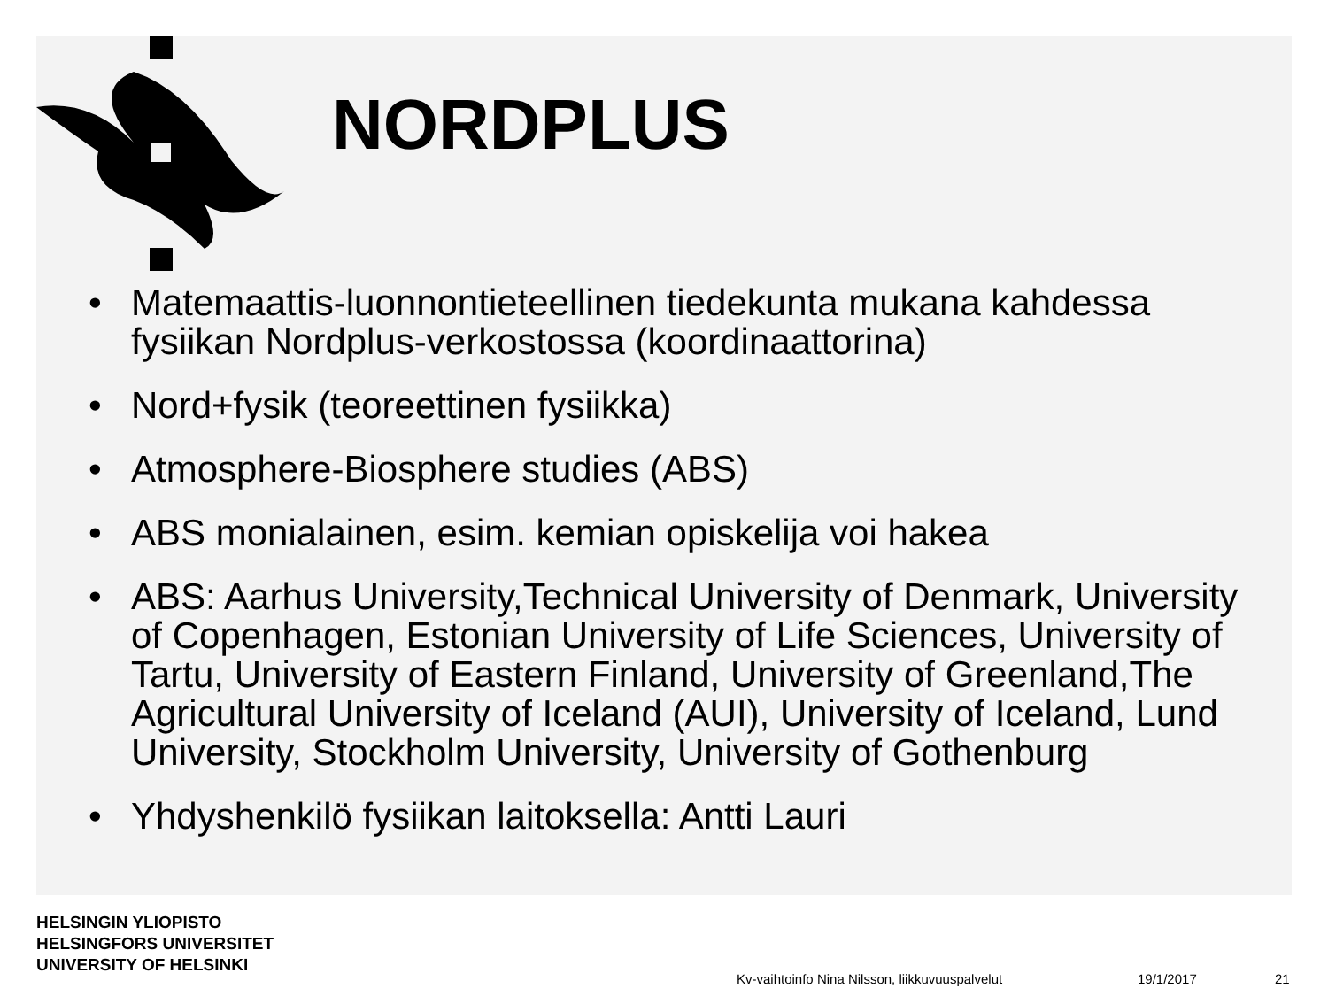NORDPLUS
• Matemaattis-luonnontieteellinen tiedekunta mukana kahdessa fysiikan Nordplus-verkostossa (koordinaattorina)
• Nord+fysik (teoreettinen fysiikka)
• Atmosphere-Biosphere studies (ABS)
• ABS monialainen, esim. kemian opiskelija voi hakea
• ABS: Aarhus University,Technical University of Denmark, University of Copenhagen, Estonian University of Life Sciences, University of Tartu, University of Eastern Finland, University of Greenland,The Agricultural University of Iceland (AUI), University of Iceland, Lund University, Stockholm University, University of Gothenburg
• Yhdyshenkilö fysiikan laitoksella: Antti Lauri
HELSINGIN YLIOPISTO
HELSINGFORS UNIVERSITET
UNIVERSITY OF HELSINKI
Kv-vaihtoinfo Nina Nilsson, liikkuvuuspalvelut
19/1/2017 21